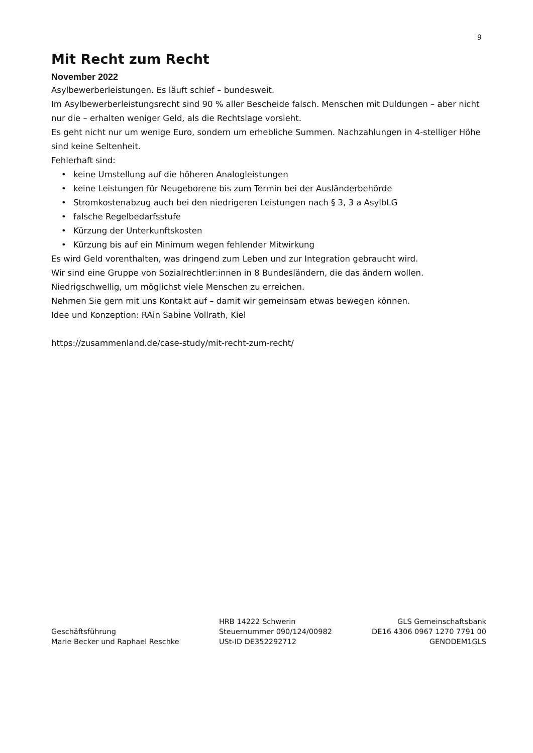9
Mit Recht zum Recht
November 2022
Asylbewerberleistungen. Es läuft schief – bundesweit.
Im Asylbewerberleistungsrecht sind 90 % aller Bescheide falsch. Menschen mit Duldungen – aber nicht nur die – erhalten weniger Geld, als die Rechtslage vorsieht.
Es geht nicht nur um wenige Euro, sondern um erhebliche Summen. Nachzahlungen in 4-stelliger Höhe sind keine Seltenheit.
Fehlerhaft sind:
• keine Umstellung auf die höheren Analogleistungen
• keine Leistungen für Neugeborene bis zum Termin bei der Ausländerbehörde
• Stromkostenabzug auch bei den niedrigeren Leistungen nach § 3, 3 a AsylbLG
• falsche Regelbedarfsstufe
• Kürzung der Unterkunftskosten
• Kürzung bis auf ein Minimum wegen fehlender Mitwirkung
Es wird Geld vorenthalten, was dringend zum Leben und zur Integration gebraucht wird.
Wir sind eine Gruppe von Sozialrechtler:innen in 8 Bundesländern, die das ändern wollen.
Niedrigschwellig, um möglichst viele Menschen zu erreichen.
Nehmen Sie gern mit uns Kontakt auf – damit wir gemeinsam etwas bewegen können.
Idee und Konzeption: RAin Sabine Vollrath, Kiel
https://zusammenland.de/case-study/mit-recht-zum-recht/
Geschäftsführung
Marie Becker und Raphael Reschke
HRB 14222 Schwerin
Steuernummer 090/124/00982
USt-ID DE352292712
GLS Gemeinschaftsbank
DE16 4306 0967 1270 7791 00
GENODEM1GLS